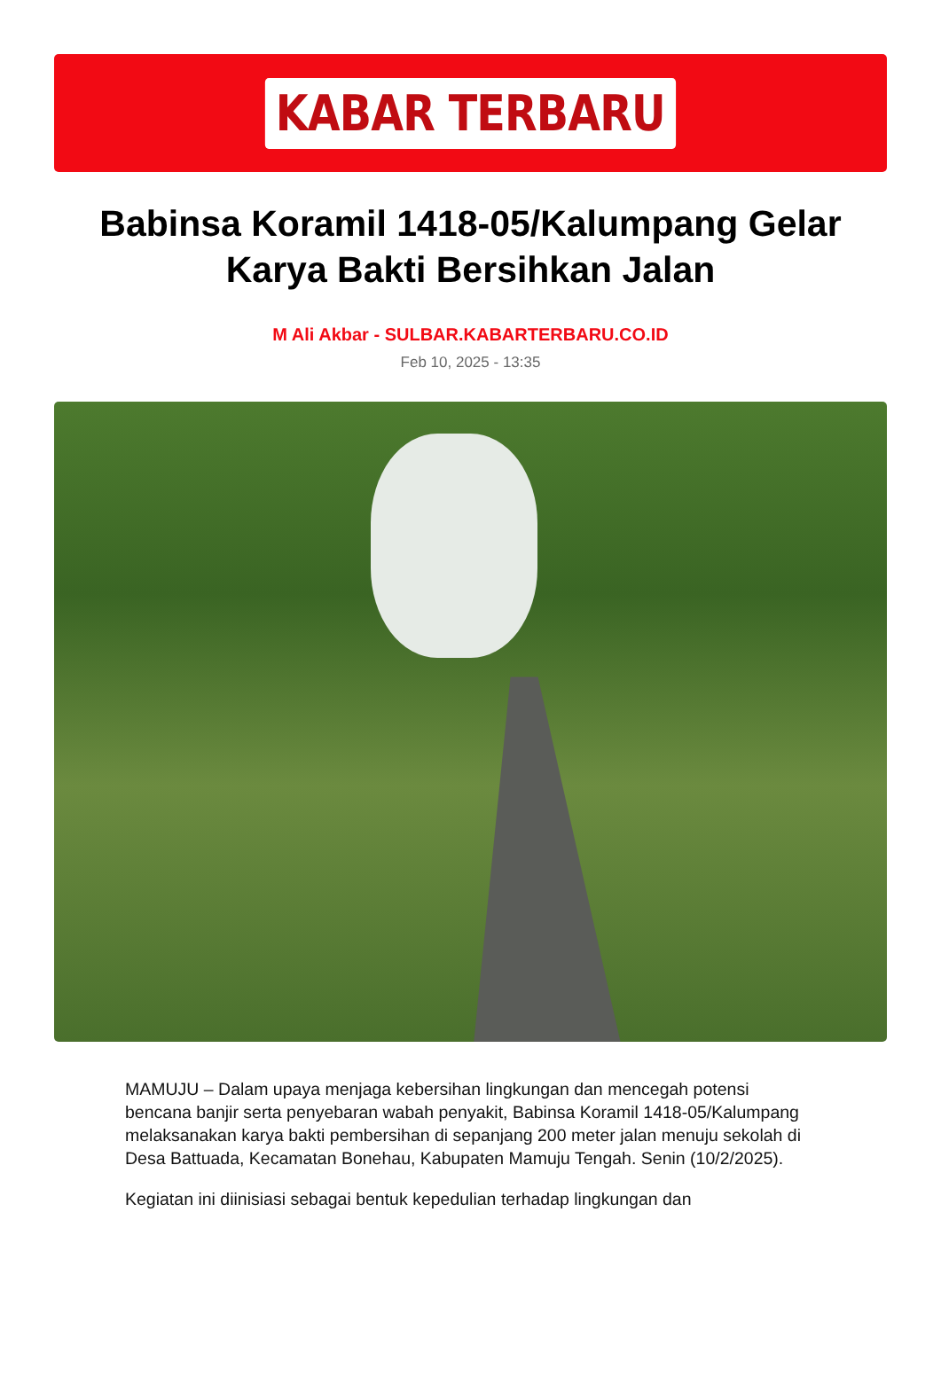KABAR TERBARU
Babinsa Koramil 1418-05/Kalumpang Gelar Karya Bakti Bersihkan Jalan
M Ali Akbar - SULBAR.KABARTERBARU.CO.ID
Feb 10, 2025 - 13:35
MAMUJU – Dalam upaya menjaga kebersihan lingkungan dan mencegah potensi bencana banjir serta penyebaran wabah penyakit, Babinsa Koramil 1418-05/Kalumpang melaksanakan karya bakti pembersihan di sepanjang 200 meter jalan menuju sekolah di Desa Battuada, Kecamatan Bonehau, Kabupaten Mamuju Tengah. Senin (10/2/2025).
Kegiatan ini diinisiasi sebagai bentuk kepedulian terhadap lingkungan dan